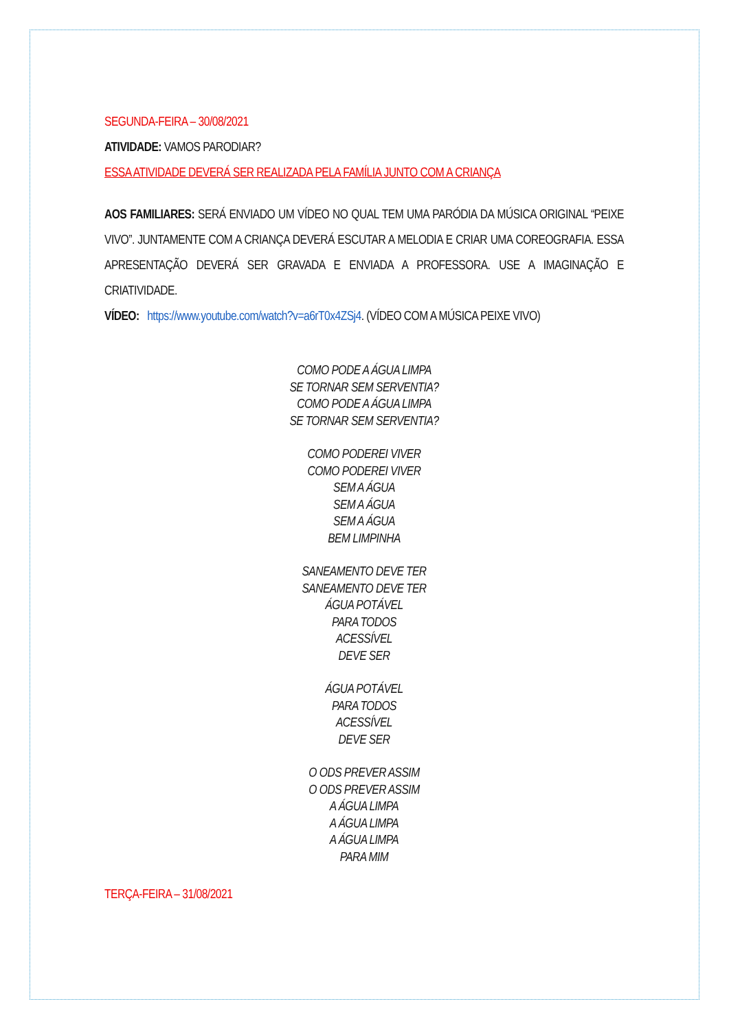SEGUNDA-FEIRA – 30/08/2021
ATIVIDADE: VAMOS PARODIAR?
ESSA ATIVIDADE DEVERÁ SER REALIZADA PELA FAMÍLIA JUNTO COM A CRIANÇA
AOS FAMILIARES: SERÁ ENVIADO UM VÍDEO NO QUAL TEM UMA PARÓDIA DA MÚSICA ORIGINAL “PEIXE VIVO”. JUNTAMENTE COM A CRIANÇA DEVERÁ ESCUTAR A MELODIA E CRIAR UMA COREOGRAFIA. ESSA APRESENTAÇÃO DEVERÁ SER GRAVADA E ENVIADA A PROFESSORA. USE A IMAGINAÇÃO E CRIATIVIDADE.
VÍDEO: https://www.youtube.com/watch?v=a6rT0x4ZSj4. (VÍDEO COM A MÚSICA PEIXE VIVO)
COMO PODE A ÁGUA LIMPA
SE TORNAR SEM SERVENTIA?
COMO PODE A ÁGUA LIMPA
SE TORNAR SEM SERVENTIA?
COMO PODEREI VIVER
COMO PODEREI VIVER
SEM A ÁGUA
SEM A ÁGUA
SEM A ÁGUA
BEM LIMPINHA
SANEAMENTO DEVE TER
SANEAMENTO DEVE TER
ÁGUA POTÁVEL
PARA TODOS
ACESSÍVEL
DEVE SER
ÁGUA POTÁVEL
PARA TODOS
ACESSÍVEL
DEVE SER
O ODS PREVER ASSIM
O ODS PREVER ASSIM
A ÁGUA LIMPA
A ÁGUA LIMPA
A ÁGUA LIMPA
PARA MIM
TERÇA-FEIRA – 31/08/2021